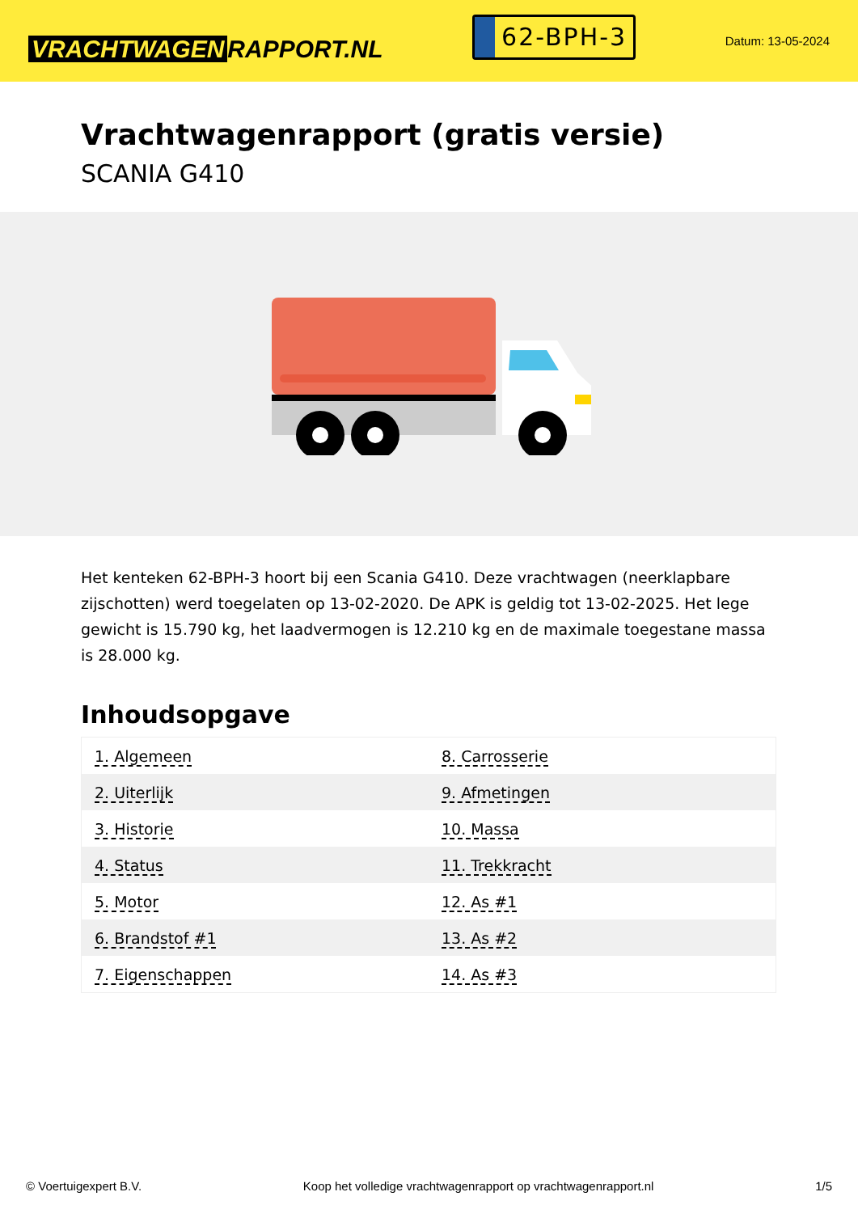VRACHTWAGEN RAPPORT.NL
62-BPH-3
Datum: 13-05-2024
Vrachtwagenrapport (gratis versie)
SCANIA G410
Het kenteken 62-BPH-3 hoort bij een Scania G410. Deze vrachtwagen (neerklapbare zijschotten) werd toegelaten op 13-02-2020. De APK is geldig tot 13-02-2025. Het lege gewicht is 15.790 kg, het laadvermogen is 12.210 kg en de maximale toegestane massa is 28.000 kg.
Inhoudsopgave
| 1. Algemeen | 8. Carrosserie |
| 2. Uiterlijk | 9. Afmetingen |
| 3. Historie | 10. Massa |
| 4. Status | 11. Trekkracht |
| 5. Motor | 12. As #1 |
| 6. Brandstof #1 | 13. As #2 |
| 7. Eigenschappen | 14. As #3 |
© Voertuigexpert B.V. Koop het volledige vrachtwagenrapport op vrachtwagenrapport.nl 1/5